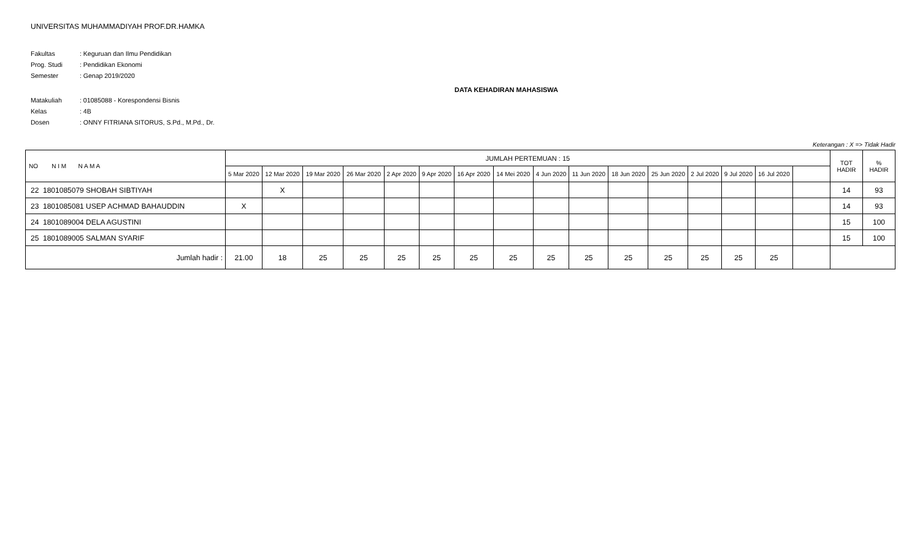UNIVERSITAS MUHAMMADIYAH PROF.DR.HAMKA
| Fakultas | : Keguruan dan Ilmu Pendidikan |
| Prog. Studi | : Pendidikan Ekonomi |
| Semester | : Genap 2019/2020 |
| Matakuliah | : 01085088 - Korespondensi Bisnis |
| Kelas | : 4B |
| Dosen | : ONNY FITRIANA SITORUS, S.Pd., M.Pd., Dr. |
DATA KEHADIRAN MAHASISWA
Keterangan : X => Tidak Hadir
| NO N I M N A M A | JUMLAH PERTEMUAN : 15 | | | | | | | | | | | | | | | | TOT HADIR | % HADIR |
| --- | --- | --- | --- | --- | --- | --- | --- | --- | --- | --- | --- | --- | --- | --- | --- | --- | --- | --- |
| | 5 Mar 2020 | 12 Mar 2020 | 19 Mar 2020 | 26 Mar 2020 | 2 Apr 2020 | 9 Apr 2020 | 16 Apr 2020 | 14 Mei 2020 | 4 Jun 2020 | 11 Jun 2020 | 18 Jun 2020 | 25 Jun 2020 | 2 Jul 2020 | 9 Jul 2020 | 16 Jul 2020 | | | |
| 22 1801085079 SHOBAH SIBTIYAH | | X | | | | | | | | | | | | | | | 14 | 93 |
| 23 1801085081 USEP ACHMAD BAHAUDDIN | X | | | | | | | | | | | | | | | | 14 | 93 |
| 24 1801089004 DELA AGUSTINI | | | | | | | | | | | | | | | | | 15 | 100 |
| 25 1801089005 SALMAN SYARIF | | | | | | | | | | | | | | | | | 15 | 100 |
| Jumlah hadir : | 21.00 | 18 | 25 | 25 | 25 | 25 | 25 | 25 | 25 | 25 | 25 | 25 | 25 | 25 | 25 | | | |